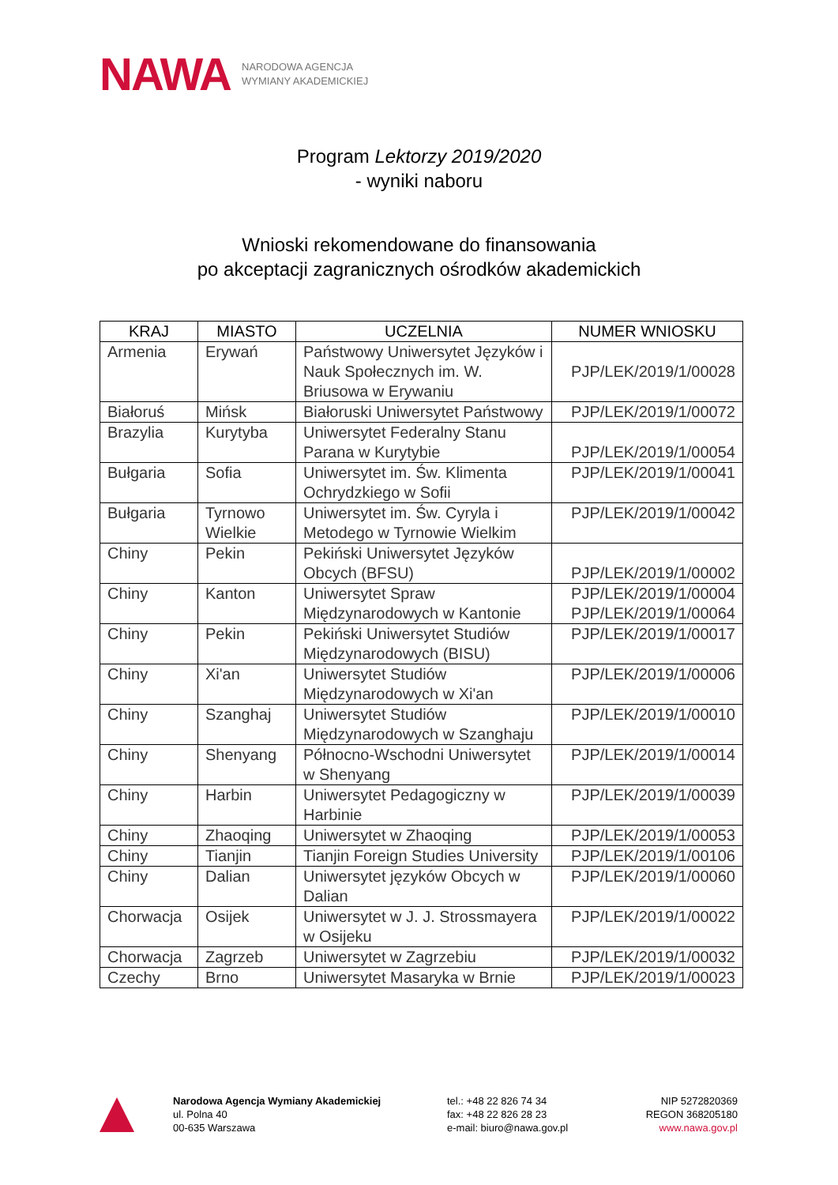NAWA NARODOWA AGENCJA
WYMIANY AKADEMICKIEJ
Program Lektorzy 2019/2020
- wyniki naboru
Wnioski rekomendowane do finansowania
po akceptacji zagranicznych ośrodków akademickich
| KRAJ | MIASTO | UCZELNIA | NUMER WNIOSKU |
| --- | --- | --- | --- |
| Armenia | Erywań | Państwowy Uniwersytet Języków i Nauk Społecznych im. W. Briusowa w Erywaniu | PJP/LEK/2019/1/00028 |
| Białoruś | Mińsk | Białoruski Uniwersytet Państwowy | PJP/LEK/2019/1/00072 |
| Brazylia | Kurytyba | Uniwersytet Federalny Stanu Parana w Kurytybie | PJP/LEK/2019/1/00054 |
| Bułgaria | Sofia | Uniwersytet im. Św. Klimenta Ochrydzkiego w Sofii | PJP/LEK/2019/1/00041 |
| Bułgaria | Tyrnowo Wielkie | Uniwersytet im. Św. Cyryla i Metodego w Tyrnowie Wielkim | PJP/LEK/2019/1/00042 |
| Chiny | Pekin | Pekiński Uniwersytet Języków Obcych (BFSU) | PJP/LEK/2019/1/00002 |
| Chiny | Kanton | Uniwersytet Spraw Międzynarodowych w Kantonie | PJP/LEK/2019/1/00004 PJP/LEK/2019/1/00064 |
| Chiny | Pekin | Pekiński Uniwersytet Studiów Międzynarodowych (BISU) | PJP/LEK/2019/1/00017 |
| Chiny | Xi'an | Uniwersytet Studiów Międzynarodowych w Xi'an | PJP/LEK/2019/1/00006 |
| Chiny | Szanghaj | Uniwersytet Studiów Międzynarodowych w Szanghaju | PJP/LEK/2019/1/00010 |
| Chiny | Shenyang | Północno-Wschodni Uniwersytet w Shenyang | PJP/LEK/2019/1/00014 |
| Chiny | Harbin | Uniwersytet Pedagogiczny w Harbinie | PJP/LEK/2019/1/00039 |
| Chiny | Zhaoqing | Uniwersytet w Zhaoqing | PJP/LEK/2019/1/00053 |
| Chiny | Tianjin | Tianjin Foreign Studies University | PJP/LEK/2019/1/00106 |
| Chiny | Dalian | Uniwersytet języków Obcych w Dalian | PJP/LEK/2019/1/00060 |
| Chorwacja | Osijek | Uniwersytet w J. J. Strossmayera w Osijeku | PJP/LEK/2019/1/00022 |
| Chorwacja | Zagrzeb | Uniwersytet w Zagrzebiu | PJP/LEK/2019/1/00032 |
| Czechy | Brno | Uniwersytet Masaryka w Brnie | PJP/LEK/2019/1/00023 |
Narodowa Agencja Wymiany Akademickiej
ul. Polna 40
00-635 Warszawa
tel.: +48 22 826 74 34
fax: +48 22 826 28 23
e-mail: biuro@nawa.gov.pl
NIP 5272820369
REGON 368205180
www.nawa.gov.pl